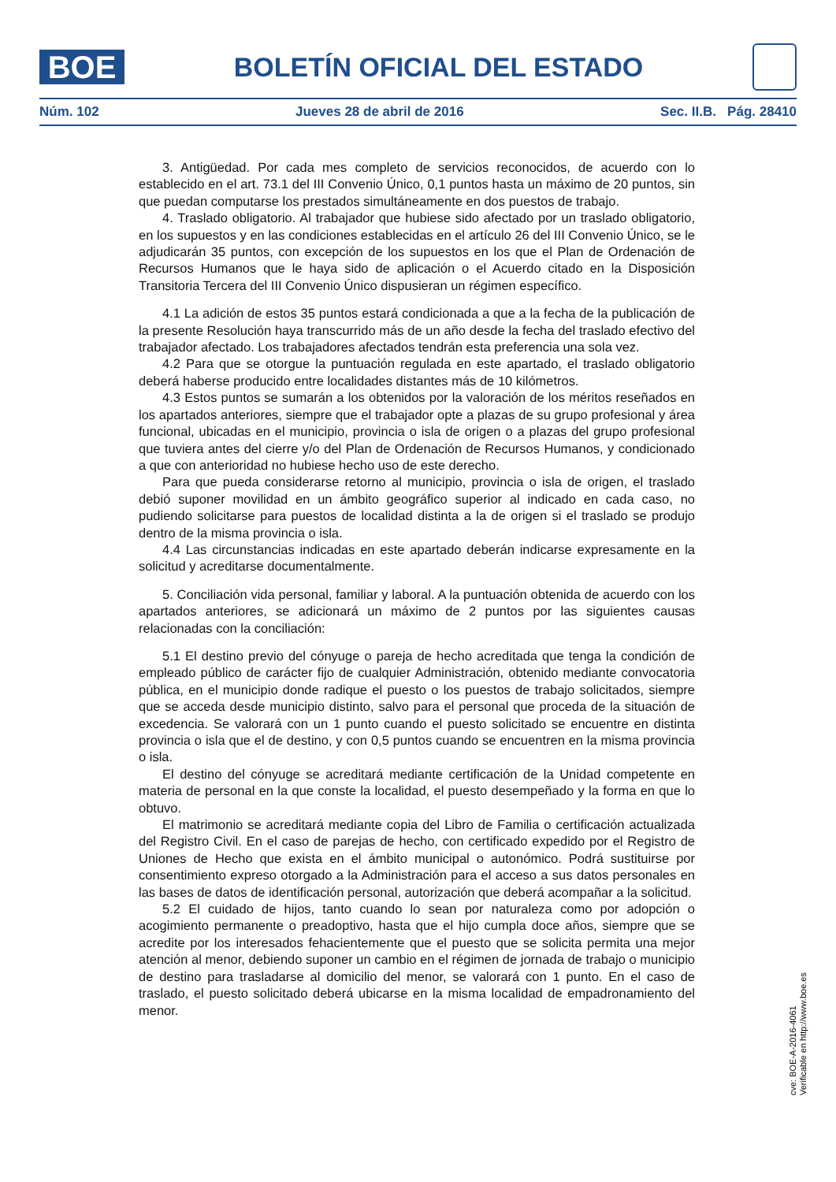BOE
BOLETÍN OFICIAL DEL ESTADO
Núm. 102 Jueves 28 de abril de 2016 Sec. II.B. Pág. 28410
3. Antigüedad. Por cada mes completo de servicios reconocidos, de acuerdo con lo establecido en el art. 73.1 del III Convenio Único, 0,1 puntos hasta un máximo de 20 puntos, sin que puedan computarse los prestados simultáneamente en dos puestos de trabajo.
4. Traslado obligatorio. Al trabajador que hubiese sido afectado por un traslado obligatorio, en los supuestos y en las condiciones establecidas en el artículo 26 del III Convenio Único, se le adjudicarán 35 puntos, con excepción de los supuestos en los que el Plan de Ordenación de Recursos Humanos que le haya sido de aplicación o el Acuerdo citado en la Disposición Transitoria Tercera del III Convenio Único dispusieran un régimen específico.
4.1 La adición de estos 35 puntos estará condicionada a que a la fecha de la publicación de la presente Resolución haya transcurrido más de un año desde la fecha del traslado efectivo del trabajador afectado. Los trabajadores afectados tendrán esta preferencia una sola vez.
4.2 Para que se otorgue la puntuación regulada en este apartado, el traslado obligatorio deberá haberse producido entre localidades distantes más de 10 kilómetros.
4.3 Estos puntos se sumarán a los obtenidos por la valoración de los méritos reseñados en los apartados anteriores, siempre que el trabajador opte a plazas de su grupo profesional y área funcional, ubicadas en el municipio, provincia o isla de origen o a plazas del grupo profesional que tuviera antes del cierre y/o del Plan de Ordenación de Recursos Humanos, y condicionado a que con anterioridad no hubiese hecho uso de este derecho.
Para que pueda considerarse retorno al municipio, provincia o isla de origen, el traslado debió suponer movilidad en un ámbito geográfico superior al indicado en cada caso, no pudiendo solicitarse para puestos de localidad distinta a la de origen si el traslado se produjo dentro de la misma provincia o isla.
4.4 Las circunstancias indicadas en este apartado deberán indicarse expresamente en la solicitud y acreditarse documentalmente.
5. Conciliación vida personal, familiar y laboral. A la puntuación obtenida de acuerdo con los apartados anteriores, se adicionará un máximo de 2 puntos por las siguientes causas relacionadas con la conciliación:
5.1 El destino previo del cónyuge o pareja de hecho acreditada que tenga la condición de empleado público de carácter fijo de cualquier Administración, obtenido mediante convocatoria pública, en el municipio donde radique el puesto o los puestos de trabajo solicitados, siempre que se acceda desde municipio distinto, salvo para el personal que proceda de la situación de excedencia. Se valorará con un 1 punto cuando el puesto solicitado se encuentre en distinta provincia o isla que el de destino, y con 0,5 puntos cuando se encuentren en la misma provincia o isla.
El destino del cónyuge se acreditará mediante certificación de la Unidad competente en materia de personal en la que conste la localidad, el puesto desempeñado y la forma en que lo obtuvo.
El matrimonio se acreditará mediante copia del Libro de Familia o certificación actualizada del Registro Civil. En el caso de parejas de hecho, con certificado expedido por el Registro de Uniones de Hecho que exista en el ámbito municipal o autonómico. Podrá sustituirse por consentimiento expreso otorgado a la Administración para el acceso a sus datos personales en las bases de datos de identificación personal, autorización que deberá acompañar a la solicitud.
5.2 El cuidado de hijos, tanto cuando lo sean por naturaleza como por adopción o acogimiento permanente o preadoptivo, hasta que el hijo cumpla doce años, siempre que se acredite por los interesados fehacientemente que el puesto que se solicita permita una mejor atención al menor, debiendo suponer un cambio en el régimen de jornada de trabajo o municipio de destino para trasladarse al domicilio del menor, se valorará con 1 punto. En el caso de traslado, el puesto solicitado deberá ubicarse en la misma localidad de empadronamiento del menor.
cve: BOE-A-2016-4061
Verificable en http://www.boe.es